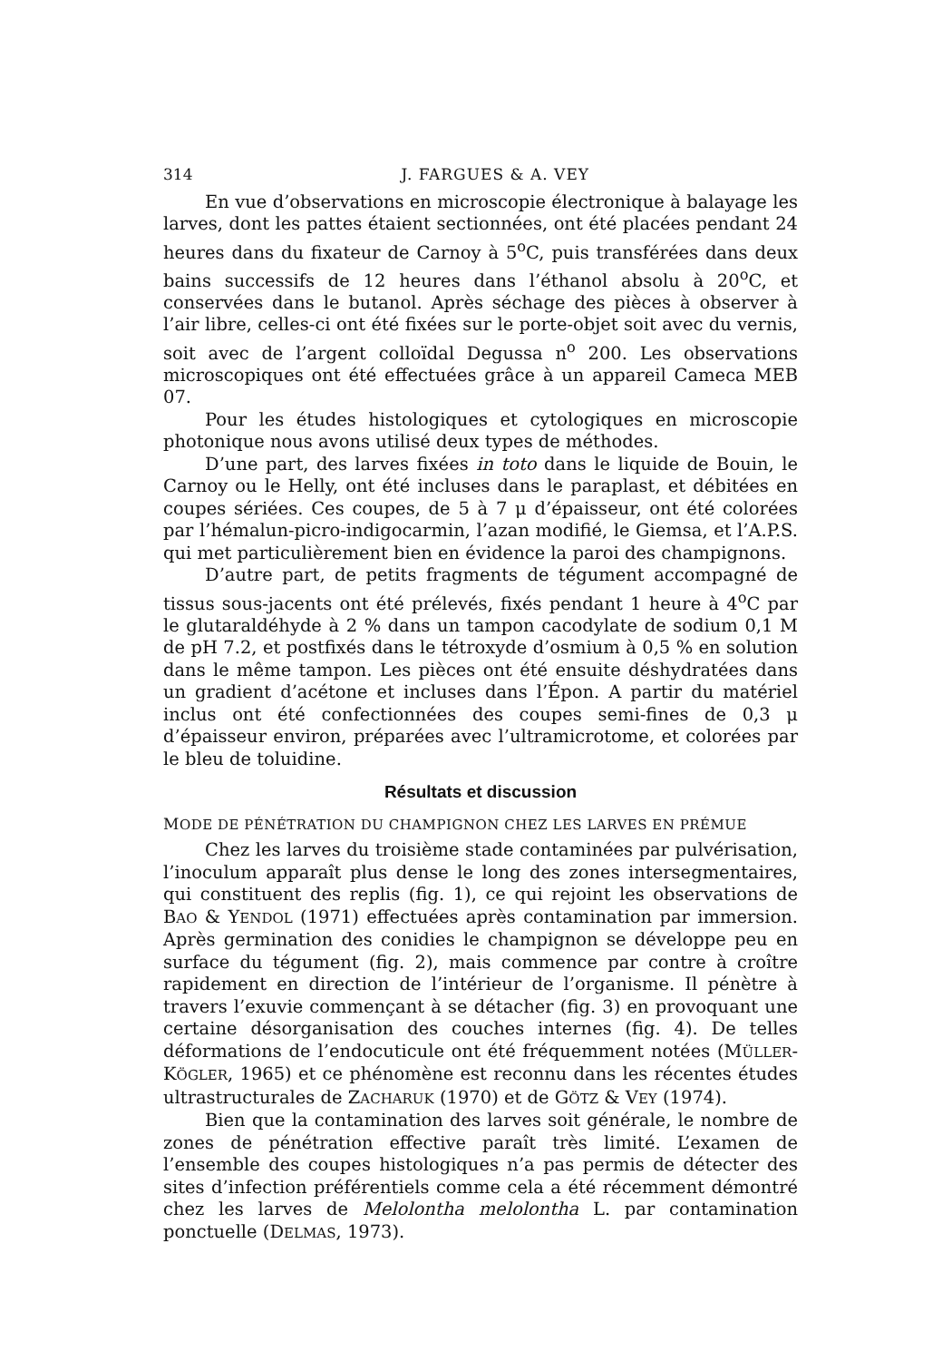314 J. FARGUES & A. VEY
En vue d’observations en microscopie électronique à balayage les larves, dont les pattes étaient sectionnées, ont été placées pendant 24 heures dans du fixateur de Carnoy à 5<sup>o</sup>C, puis transférées dans deux bains successifs de 12 heures dans l’éthanol absolu à 20<sup>o</sup>C, et conservées dans le butanol. Après séchage des pièces à observer à l’air libre, celles-ci ont été fixées sur le porte-objet soit avec du vernis, soit avec de l’argent colloïdal Degussa n<sup>o</sup> 200. Les observations microscopiques ont été effectuées grâce à un appareil Cameca MEB 07.
Pour les études histologiques et cytologiques en microscopie photonique nous avons utilisé deux types de méthodes.
D’une part, des larves fixées in toto dans le liquide de Bouin, le Carnoy ou le Helly, ont été incluses dans le paraplast, et débitées en coupes sériées. Ces coupes, de 5 à 7 μ d’épaisseur, ont été colorées par l’hémalun-picro-indigocarmin, l’azan modifié, le Giemsa, et l’A.P.S. qui met particulièrement bien en évidence la paroi des champignons.
D’autre part, de petits fragments de tégument accompagné de tissus sous-jacents ont été prélevés, fixés pendant 1 heure à 4<sup>o</sup>C par le glutaraldéhyde à 2 % dans un tampon cacodylate de sodium 0,1 M de pH 7.2, et postfixés dans le tétroxyde d’osmium à 0,5 % en solution dans le même tampon. Les pièces ont été ensuite déshydratées dans un gradient d’acétone et incluses dans l’Épon. A partir du matériel inclus ont été confectionnées des coupes semi-fines de 0,3 μ d’épaisseur environ, préparées avec l’ultramicrotome, et colorées par le bleu de toluidine.
Résultats et discussion
MODE DE PÉNÉTRATION DU CHAMPIGNON CHEZ LES LARVES EN PRÉMUE
Chez les larves du troisième stade contaminées par pulvérisation, l’inoculum apparaît plus dense le long des zones intersegmentaires, qui constituent des replis (fig. 1), ce qui rejoint les observations de BAO & YENDOL (1971) effectuées après contamination par immersion. Après germination des conidies le champignon se développe peu en surface du tégument (fig. 2), mais commence par contre à croître rapidement en direction de l’intérieur de l’organisme. Il pénètre à travers l’exuvie commençant à se détacher (fig. 3) en provoquant une certaine désorganisation des couches internes (fig. 4). De telles déformations de l’endocuticule ont été fréquemment notées (MÜLLER-KÖGLER, 1965) et ce phénomène est reconnu dans les récentes études ultrastructurales de ZACHARUK (1970) et de GÖTZ & VEY (1974).
Bien que la contamination des larves soit générale, le nombre de zones de pénétration effective paraît très limité. L’examen de l’ensemble des coupes histologiques n’a pas permis de détecter des sites d’infection préférentiels comme cela a été récemment démontré chez les larves de Melolontha melolontha L. par contamination ponctuelle (DELMAS, 1973).